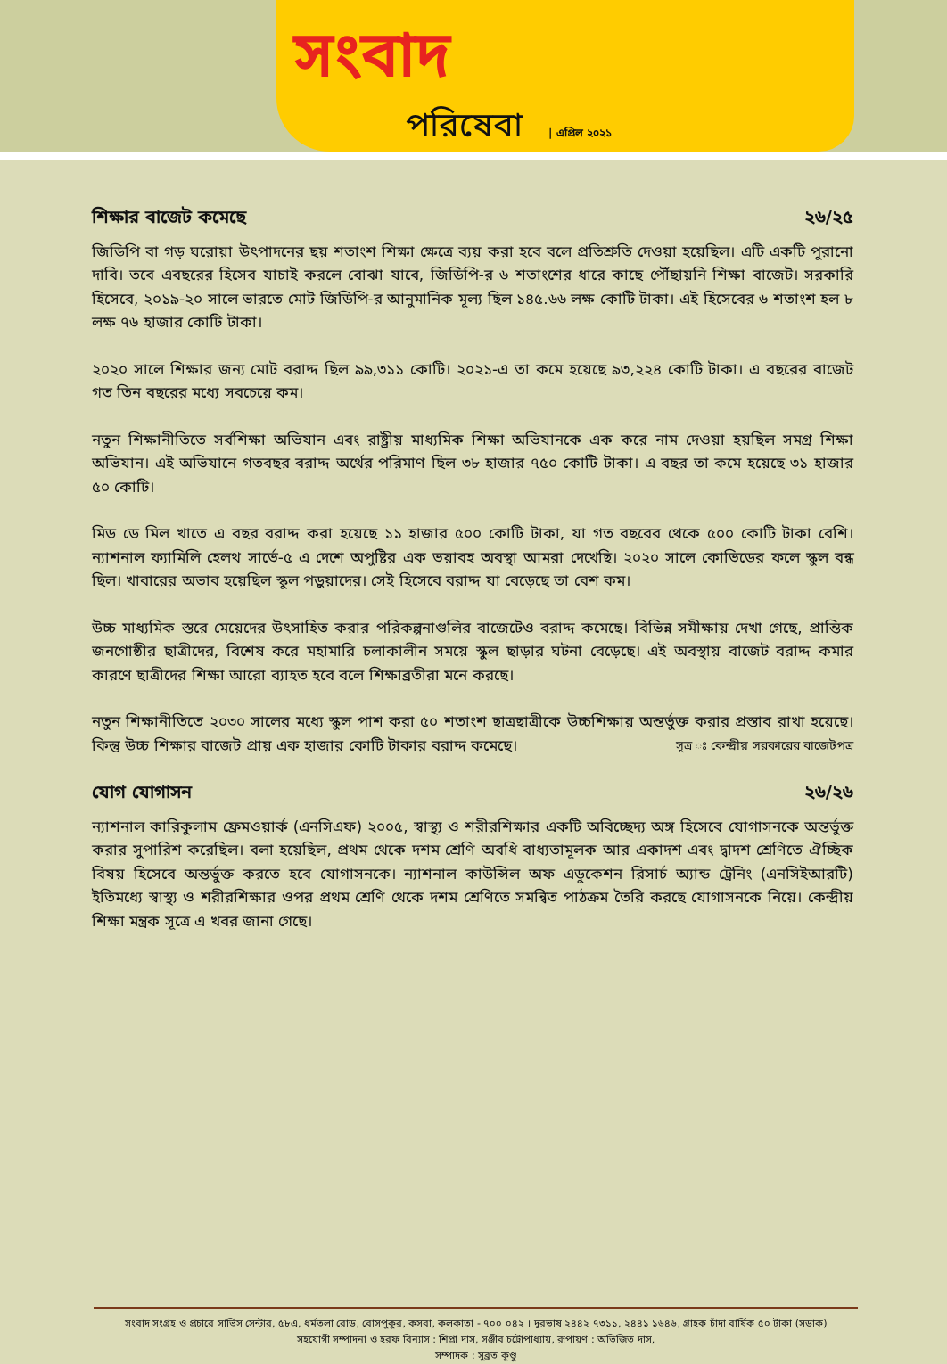সংবাদ
পরিষেবা | এপ্রিল ২০২১
শিক্ষার বাজেট কমেছে ২৬/২৫
জিডিপি বা গড় ঘরোয়া উৎপাদনের ছয় শতাংশ শিক্ষা ক্ষেত্রে ব্যয় করা হবে বলে প্রতিশ্রুতি দেওয়া হয়েছিল। এটি একটি পুরানো দাবি। তবে এবছরের হিসেব যাচাই করলে বোঝা যাবে, জিডিপি-র ৬ শতাংশের ধারে কাছে পৌঁছায়নি শিক্ষা বাজেট। সরকারি হিসেবে, ২০১৯-২০ সালে ভারতে মোট জিডিপি-র আনুমানিক মূল্য ছিল ১৪৫.৬৬ লক্ষ কোটি টাকা। এই হিসেবের ৬ শতাংশ হল ৮ লক্ষ ৭৬ হাজার কোটি টাকা।
২০২০ সালে শিক্ষার জন্য মোট বরাদ্দ ছিল ৯৯,৩১১ কোটি। ২০২১-এ তা কমে হয়েছে ৯৩,২২৪ কোটি টাকা। এ বছরের বাজেট গত তিন বছরের মধ্যে সবচেয়ে কম।
নতুন শিক্ষানীতিতে সর্বশিক্ষা অভিযান এবং রাষ্ট্রীয় মাধ্যমিক শিক্ষা অভিযানকে এক করে নাম দেওয়া হয়ছিল সমগ্র শিক্ষা অভিযান। এই অভিযানে গতবছর বরাদ্দ অর্থের পরিমাণ ছিল ৩৮ হাজার ৭৫০ কোটি টাকা। এ বছর তা কমে হয়েছে ৩১ হাজার ৫০ কোটি।
মিড ডে মিল খাতে এ বছর বরাদ্দ করা হয়েছে ১১ হাজার ৫০০ কোটি টাকা, যা গত বছরের থেকে ৫০০ কোটি টাকা বেশি। ন্যাশনাল ফ্যামিলি হেলথ সার্ভে-৫ এ দেশে অপুষ্টির এক ভয়াবহ অবস্থা আমরা দেখেছি। ২০২০ সালে কোভিডের ফলে স্কুল বন্ধ ছিল। খাবারের অভাব হয়েছিল স্কুল পড়ুয়াদের। সেই হিসেবে বরাদ্দ যা বেড়েছে তা বেশ কম।
উচ্চ মাধ্যমিক স্তরে মেয়েদের উৎসাহিত করার পরিকল্পনাগুলির বাজেটেও বরাদ্দ কমেছে। বিভিন্ন সমীক্ষায় দেখা গেছে, প্রান্তিক জনগোষ্ঠীর ছাত্রীদের, বিশেষ করে মহামারি চলাকালীন সময়ে স্কুল ছাড়ার ঘটনা বেড়েছে। এই অবস্থায় বাজেট বরাদ্দ কমার কারণে ছাত্রীদের শিক্ষা আরো ব্যাহত হবে বলে শিক্ষাব্রতীরা মনে করছে।
নতুন শিক্ষানীতিতে ২০৩০ সালের মধ্যে স্কুল পাশ করা ৫০ শতাংশ ছাত্রছাত্রীকে উচ্চশিক্ষায় অন্তর্ভুক্ত করার প্রস্তাব রাখা হয়েছে। কিন্তু উচ্চ শিক্ষার বাজেট প্রায় এক হাজার কোটি টাকার বরাদ্দ কমেছে। সূত্র ঃ কেন্দ্রীয় সরকারের বাজেটপত্র
যোগ যোগাসন ২৬/২৬
ন্যাশনাল কারিকুলাম ফ্রেমওয়ার্ক (এনসিএফ) ২০০৫, স্বাস্থ্য ও শরীরশিক্ষার একটি অবিচ্ছেদ্য অঙ্গ হিসেবে যোগাসনকে অন্তর্ভুক্ত করার সুপারিশ করেছিল। বলা হয়েছিল, প্রথম থেকে দশম শ্রেণি অবধি বাধ্যতামূলক আর একাদশ এবং দ্বাদশ শ্রেণিতে ঐচ্ছিক বিষয় হিসেবে অন্তর্ভুক্ত করতে হবে যোগাসনকে। ন্যাশনাল কাউন্সিল অফ এডুকেশন রিসার্চ অ্যান্ড ট্রেনিং (এনসিইআরটি) ইতিমধ্যে স্বাস্থ্য ও শরীরশিক্ষার ওপর প্রথম শ্রেণি থেকে দশম শ্রেণিতে সমন্বিত পাঠক্রম তৈরি করছে যোগাসনকে নিয়ে। কেন্দ্রীয় শিক্ষা মন্ত্রক সূত্রে এ খবর জানা গেছে।
সংবাদ সংগ্রহ ও প্রচারে সার্ভিস সেন্টার, ৫৮এ, ধর্মতলা রোড, বোসপুকুর, কসবা, কলকাতা - ৭০০ ০৪২ । দূরভাষ ২৪৪২ ৭৩১১, ২৪৪১ ১৬৪৬, গ্রাহক চাঁদা বার্ষিক ৫০ টাকা (সডাক)
সহযোগী সম্পাদনা ও হরফ বিন্যাস : শিপ্রা দাস, সঞ্জীব চট্টোপাধ্যায়, রূপায়ণ : অভিজিত দাস,
সম্পাদক : সুব্রত কুণ্ডু